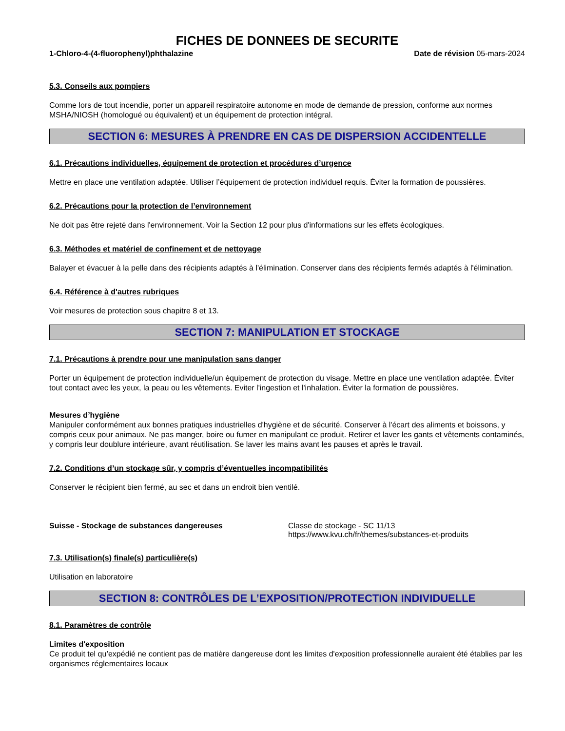FICHES DE DONNEES DE SECURITE
1-Chloro-4-(4-fluorophenyl)phthalazine Date de révision 05-mars-2024
5.3. Conseils aux pompiers
Comme lors de tout incendie, porter un appareil respiratoire autonome en mode de demande de pression, conforme aux normes MSHA/NIOSH (homologué ou équivalent) et un équipement de protection intégral.
SECTION 6: MESURES À PRENDRE EN CAS DE DISPERSION ACCIDENTELLE
6.1. Précautions individuelles, équipement de protection et procédures d’urgence
Mettre en place une ventilation adaptée. Utiliser l’équipement de protection individuel requis. Éviter la formation de poussières.
6.2. Précautions pour la protection de l’environnement
Ne doit pas être rejeté dans l'environnement. Voir la Section 12 pour plus d'informations sur les effets écologiques.
6.3. Méthodes et matériel de confinement et de nettoyage
Balayer et évacuer à la pelle dans des récipients adaptés à l'élimination. Conserver dans des récipients fermés adaptés à l'élimination.
6.4. Référence à d'autres rubriques
Voir mesures de protection sous chapitre 8 et 13.
SECTION 7: MANIPULATION ET STOCKAGE
7.1. Précautions à prendre pour une manipulation sans danger
Porter un équipement de protection individuelle/un équipement de protection du visage. Mettre en place une ventilation adaptée. Éviter tout contact avec les yeux, la peau ou les vêtements. Eviter l'ingestion et l'inhalation. Éviter la formation de poussières.
Mesures d’hygiène
Manipuler conformément aux bonnes pratiques industrielles d'hygiène et de sécurité. Conserver à l'écart des aliments et boissons, y compris ceux pour animaux. Ne pas manger, boire ou fumer en manipulant ce produit. Retirer et laver les gants et vêtements contaminés, y compris leur doublure intérieure, avant réutilisation. Se laver les mains avant les pauses et après le travail.
7.2. Conditions d’un stockage sûr, y compris d’éventuelles incompatibilités
Conserver le récipient bien fermé, au sec et dans un endroit bien ventilé.
Suisse - Stockage de substances dangereuses Classe de stockage - SC 11/13
https://www.kvu.ch/fr/themes/substances-et-produits
7.3. Utilisation(s) finale(s) particulière(s)
Utilisation en laboratoire
SECTION 8: CONTRÔLES DE L’EXPOSITION/PROTECTION INDIVIDUELLE
8.1. Paramètres de contrôle
Limites d'exposition
Ce produit tel qu’expédié ne contient pas de matière dangereuse dont les limites d'exposition professionnelle auraient été établies par les organismes réglementaires locaux